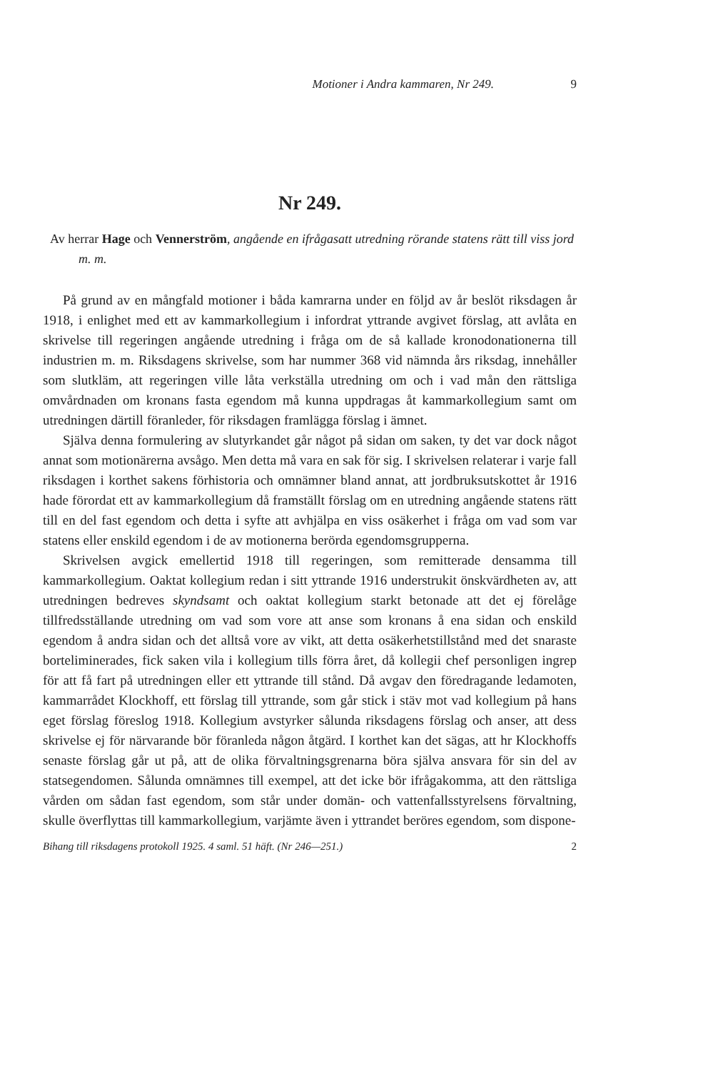Motioner i Andra kammaren, Nr 249. 9
Nr 249.
Av herrar Hage och Vennerström, angående en ifrågasatt utredning rörande statens rätt till viss jord m. m.
På grund av en mångfald motioner i båda kamrarna under en följd av år beslöt riksdagen år 1918, i enlighet med ett av kammarkollegium i infordrat yttrande avgivet förslag, att avlåta en skrivelse till regeringen angående utredning i fråga om de så kallade kronodonationerna till industrien m. m. Riksdagens skrivelse, som har nummer 368 vid nämnda års riksdag, innehåller som slutkläm, att regeringen ville låta verkställa utredning om och i vad mån den rättsliga omvårdnaden om kronans fasta egendom må kunna uppdragas åt kammarkollegium samt om utredningen därtill föranleder, för riksdagen framlägga förslag i ämnet.
Själva denna formulering av slutyrkandet går något på sidan om saken, ty det var dock något annat som motionärerna avsågo. Men detta må vara en sak för sig. I skrivelsen relaterar i varje fall riksdagen i korthet sakens förhistoria och omnämner bland annat, att jordbruksutskottet år 1916 hade förordat ett av kammarkollegium då framställt förslag om en utredning angående statens rätt till en del fast egendom och detta i syfte att avhjälpa en viss osäkerhet i fråga om vad som var statens eller enskild egendom i de av motionerna berörda egendomsgrupperna.
Skrivelsen avgick emellertid 1918 till regeringen, som remitterade densamma till kammarkollegium. Oaktat kollegium redan i sitt yttrande 1916 understrukit önskvärdheten av, att utredningen bedreves skyndsamt och oaktat kollegium starkt betonade att det ej förelåge tillfredsställande utredning om vad som vore att anse som kronans å ena sidan och enskild egendom å andra sidan och det alltså vore av vikt, att detta osäkerhetstillstånd med det snaraste borteliminerades, fick saken vila i kollegium tills förra året, då kollegii chef personligen ingrep för att få fart på utredningen eller ett yttrande till stånd. Då avgav den föredragande ledamoten, kammarrådet Klockhoff, ett förslag till yttrande, som går stick i stäv mot vad kollegium på hans eget förslag föreslog 1918. Kollegium avstyrker sålunda riksdagens förslag och anser, att dess skrivelse ej för närvarande bör föranleda någon åtgärd. I korthet kan det sägas, att hr Klockhoffs senaste förslag går ut på, att de olika förvaltningsgrenarna böra själva ansvara för sin del av statsegendomen. Sålunda omnämnes till exempel, att det icke bör ifrågakomma, att den rättsliga vården om sådan fast egendom, som står under domän- och vattenfallsstyrelsens förvaltning, skulle överflyttas till kammarkollegium, varjämte även i yttrandet beröres egendom, som dispone-
Bihang till riksdagens protokoll 1925. 4 saml. 51 häft. (Nr 246—251.) 2